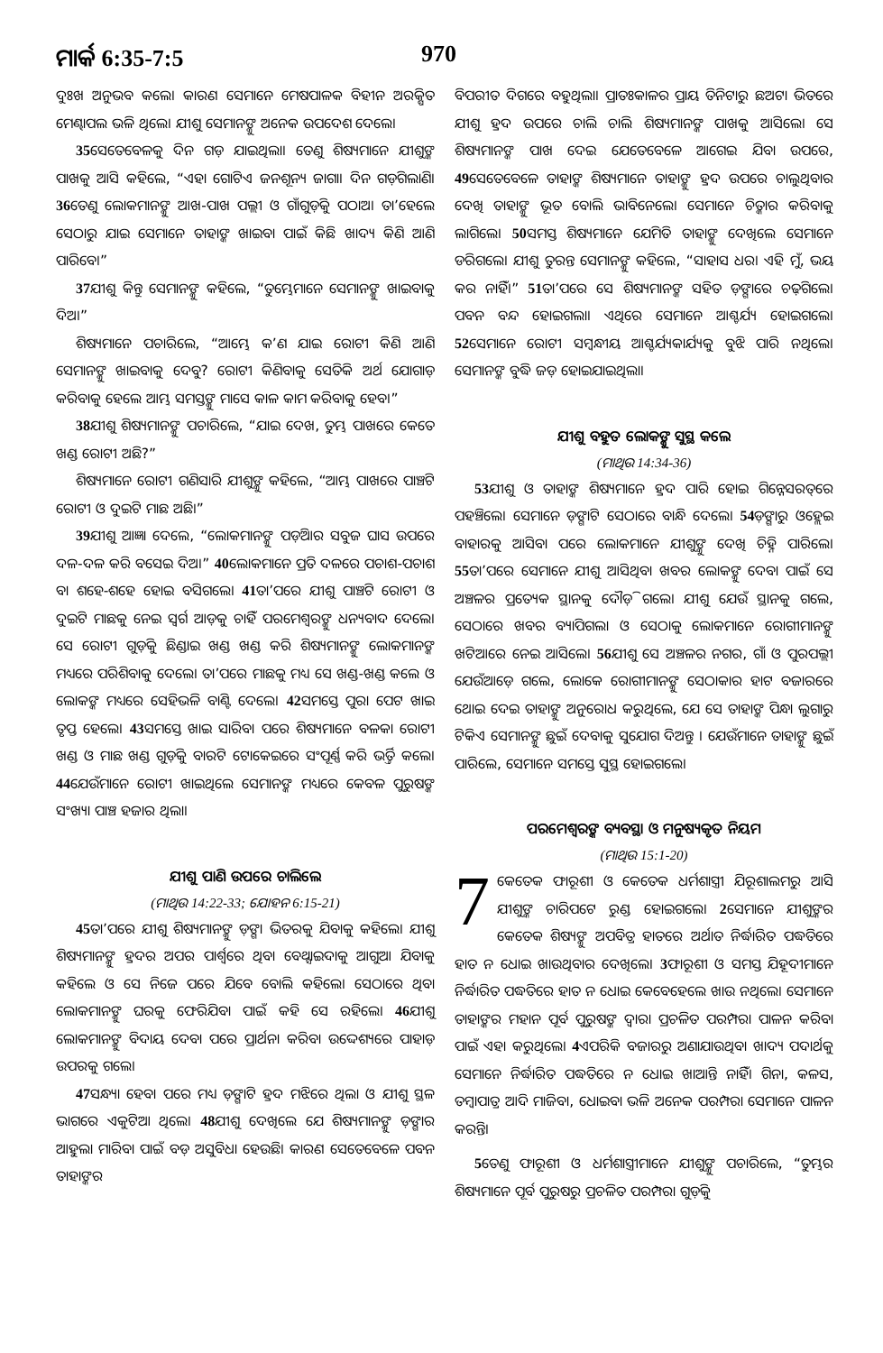ମାର୍କ 6:35-7:5 970
ଦୁଃଖ ଅନୁଭବ କଲେ। କାରଣ ସେମାନେ ମେଷପାଳକ ବିହୀନ ଅରକ୍ଷିତ ମେଣ୍ଢାପଲ ଭଳି ଥିଲେ। ଯୀଶୁ ସେମାନଙ୍କୁ ଅନେକ ଉପଦେଶ ଦେଲେ।
35ସେତେବେଳକୁ ଦିନ ଗଡ଼ ଯାଇଥିଲା। ତେଣୁ ଶିଷ୍ୟମାନେ ଯୀଶୁଙ୍କ ପାଖକୁ ଆସି କହିଲେ, “ଏହା ଗୋଟିଏ ଜନଶୂନ୍ୟ ଜାଗା। ଦିନ ଗଡ଼ିଗଲାଣି। 36ତେଣୁ ଲୋକମାନଙ୍କୁ ଆଖ-ପାଖ ପଲ୍ଲୀ ଓ ଗାଁଗୁଡ଼ିକୁ ପଠାଅ। ତା’ହେଲେ ସେଠାରୁ ଯାଇ ସେମାନେ ତାହାଙ୍କ ଖାଇବା ପାଇଁ କିଛି ଖାଦ୍ୟ କିଣି ଆଣି ପାରିବେ।”
37ଯୀଶୁ କିନ୍ତୁ ସେମାନଙ୍କୁ କହିଲେ, “ତୁମ୍ଭେମାନେ ସେମାନଙ୍କୁ ଖାଇବାକୁ ଦିଅ।”
ଶିଷ୍ୟମାନେ ପଚାରିଲେ, “ଆମ୍ଭେ କ’ଣ ଯାଇ ରୋଟୀ କିଣି ଆଣି ସେମାନଙ୍କୁ ଖାଇବାକୁ ଦେବୁ? ରୋଟୀ କିଣିବାକୁ ସେତିକି ଅର୍ଥ ଯୋଗାଡ଼ କରିବାକୁ ହେଲେ ଆମ୍ଭ ସମସ୍ତଙ୍କୁ ମାସେ କାଳ କାମ କରିବାକୁ ହେବ।”
38ଯୀଶୁ ଶିଷ୍ୟମାନଙ୍କୁ ପଚାରିଲେ, “ଯାଇ ଦେଖ, ତୁମ୍ଭ ପାଖରେ କେତେ ଖଣ୍ଡ ରୋଟୀ ଅଛି?”
ଶିଷ୍ୟମାନେ ରୋଟୀ ଗଣିସାରି ଯୀଶୁଙ୍କୁ କହିଲେ, “ଆମ୍ଭ ପାଖରେ ପାଞ୍ଚଟି ରୋଟୀ ଓ ଦୁଇଟି ମାଛ ଅଛି।”
39ଯୀଶୁ ଆଜ୍ଞା ଦେଲେ, “ଲୋକମାନଙ୍କୁ ପଡ଼ିଆର ସବୁଜ ଘାସ ଉପରେ ଦଳ-ଦଳ କରି ବସେଇ ଦିଅ।” 40ଲୋକମାନେ ପ୍ରତି ଦଳରେ ପଚାଶ-ପଚାଶ ବା ଶହେ-ଶହେ ହୋଇ ବସିଗଲେ। 41ତା’ପରେ ଯୀଶୁ ପାଞ୍ଚଟି ରୋଟୀ ଓ ଦୁଇଟି ମାଛକୁ ନେଇ ସ୍ୱର୍ଗ ଆଡ଼କୁ ଚାହିଁ ପରମେଶ୍ୱରଙ୍କୁ ଧନ୍ୟବାଦ ଦେଲେ। ସେ ରୋଟୀ ଗୁଡ଼ିକୁ ଛିଣ୍ଡାଇ ଖଣ୍ଡ ଖଣ୍ଡ କରି ଶିଷ୍ୟମାନଙ୍କୁ ଲୋକମାନଙ୍କ ମଧ୍ୟରେ ପରିଶିବାକୁ ଦେଲେ। ତା’ପରେ ମାଛକୁ ମଧ୍ୟ ସେ ଖଣ୍ଡ-ଖଣ୍ଡ କଲେ ଓ ଲୋକଙ୍କ ମଧ୍ୟରେ ସେହିଭଳି ବାଣ୍ଟି ଦେଲେ। 42ସମସ୍ତେ ପୁରା ପେଟ ଖାଇ ତୃପ୍ତ ହେଲେ। 43ସମସ୍ତେ ଖାଇ ସାରିବା ପରେ ଶିଷ୍ୟମାନେ ବଳକା ରୋଟୀ ଖଣ୍ଡ ଓ ମାଛ ଖଣ୍ଡ ଗୁଡ଼ିକୁ ବାରଟି ଟୋକେଇରେ ସଂପୂର୍ଣ୍ଣ କରି ଭର୍ତ୍ତି କଲେ। 44ଯେଉଁମାନେ ରୋଟୀ ଖାଇଥିଲେ ସେମାନଙ୍କ ମଧ୍ୟରେ କେବଳ ପୁରୁଷଙ୍କ ସଂଖ୍ୟା ପାଞ୍ଚ ହଜାର ଥିଲା।
ଯୀଶୁ ପାଣି ଉପରେ ଚାଲିଲେ
(ମାଥିଉ 14:22-33; ଯୋହନ 6:15-21)
45ତା’ପରେ ଯୀଶୁ ଶିଷ୍ୟମାନଙ୍କୁ ଡ଼ଙ୍ଗା ଭିତରକୁ ଯିବାକୁ କହିଲେ। ଯୀଶୁ ଶିଷ୍ୟମାନଙ୍କୁ ହ୍ରଦର ଅପର ପାର୍ଶ୍ୱରେ ଥିବା ବେଥ୍ସାଇଦାକୁ ଆଗୁଆ ଯିବାକୁ କହିଲେ ଓ ସେ ନିଜେ ପରେ ଯିବେ ବୋଲି କହିଲେ। ସେଠାରେ ଥିବା ଲୋକମାନଙ୍କୁ ଘରକୁ ଫେରିଯିବା ପାଇଁ କହି ସେ ରହିଲେ। 46ଯୀଶୁ ଲୋକମାନଙ୍କୁ ବିଦାୟ ଦେବା ପରେ ପ୍ରାର୍ଥନା କରିବା ଉଦ୍ଦେଶ୍ୟରେ ପାହାଡ଼ ଉପରକୁ ଗଲେ।
47ସନ୍ଧ୍ୟା ହେବା ପରେ ମଧ୍ୟ ଡ଼ଙ୍ଗାଟି ହ୍ରଦ ମଝିରେ ଥିଲା ଓ ଯୀଶୁ ସ୍ଥଳ ଭାଗରେ ଏକୁଟିଆ ଥିଲେ। 48ଯୀଶୁ ଦେଖିଲେ ଯେ ଶିଷ୍ୟମାନଙ୍କୁ ଡ଼ଙ୍ଗାର ଆହୁଲା ମାରିବା ପାଇଁ ବଡ଼ ଅସୁବିଧା ହେଉଛି। କାରଣ ସେତେବେଳେ ପବନ ତାହାଙ୍କର
ବିପରୀତ ଦିଗରେ ବହୁଥିଲା। ପ୍ରାତଃକାଳର ପ୍ରାୟ ତିନିଟାରୁ ଛଅଟା ଭିତରେ ଯୀଶୁ ହ୍ରଦ ଉପରେ ଚାଲି ଚାଲି ଶିଷ୍ୟମାନଙ୍କ ପାଖକୁ ଆସିଲେ। ସେ ଶିଷ୍ୟମାନଙ୍କ ପାଖ ଦେଇ ଯେତେବେଳେ ଆଗେଇ ଯିବା ଉପରେ, 49ସେତେବେଳେ ତାହାଙ୍କ ଶିଷ୍ୟମାନେ ତାହାଙ୍କୁ ହ୍ରଦ ଉପରେ ଚାଲୁଥିବାର ଦେଖି ତାହାଙ୍କୁ ଭୂତ ବୋଲି ଭାବିନେଲେ। ସେମାନେ ଚିତ୍କାର କରିବାକୁ ଲାଗିଲେ। 50ସମସ୍ତ ଶିଷ୍ୟମାନେ ଯେମିତି ତାହାଙ୍କୁ ଦେଖିଲେ ସେମାନେ ଡରିଗଲେ। ଯୀଶୁ ତୁରନ୍ତ ସେମାନଙ୍କୁ କହିଲେ, “ସାହାସ ଧର। ଏହି ମୁଁ, ଭୟ କର ନାହିଁ।” 51ତା’ପରେ ସେ ଶିଷ୍ୟମାନଙ୍କ ସହିତ ଡ଼ଙ୍ଗାରେ ଚଢ଼ିଗଲେ। ପବନ ବନ୍ଦ ହୋଇଗଲା। ଏଥିରେ ସେମାନେ ଆଶ୍ଚର୍ଯ୍ୟ ହୋଇଗଲେ। 52ସେମାନେ ରୋଟୀ ସମ୍ବନ୍ଧୀୟ ଆଶ୍ଚର୍ଯ୍ୟକାର୍ଯ୍ୟକୁ ବୁଝି ପାରି ନଥିଲେ। ସେମାନଙ୍କ ବୁଦ୍ଧି ଜଡ଼ ହୋଇଯାଇଥିଲା।
ଯୀଶୁ ବହୁତ ଲୋକଙ୍କୁ ସୁସ୍ଥ କଲେ
(ମାଥିଉ 14:34-36)
53ଯୀଶୁ ଓ ତାହାଙ୍କ ଶିଷ୍ୟମାନେ ହ୍ରଦ ପାରି ହୋଇ ଗିନ୍ନେସରତ୍‌ରେ ପହଞ୍ଚିଲେ। ସେମାନେ ଡ଼ଙ୍ଗାଟି ସେଠାରେ ବାନ୍ଧି ଦେଲେ। 54ଡ଼ଙ୍ଗାରୁ ଓହ୍ଲେଇ ବାହାରକୁ ଆସିବା ପରେ ଲୋକମାନେ ଯୀଶୁଙ୍କୁ ଦେଖି ଚିହ୍ନି ପାରିଲେ। 55ତା’ପରେ ସେମାନେ ଯୀଶୁ ଆସିଥିବା ଖବର ଲୋକଙ୍କୁ ଦେବା ପାଇଁ ସେ ଅଞ୍ଚଳର ପ୍ରତ୍ୟେକ ସ୍ଥାନକୁ ଦୌଡ଼ି ଗଲେ। ଯୀଶୁ ଯେଉଁ ସ୍ଥାନକୁ ଗଲେ, ସେଠାରେ ଖବର ବ୍ୟାପିଗଲା ଓ ସେଠାକୁ ଲୋକମାନେ ରୋଗୀମାନଙ୍କୁ ଖଟିଆରେ ନେଇ ଆସିଲେ। 56ଯୀଶୁ ସେ ଅଞ୍ଚଳର ନଗର, ଗାଁ ଓ ପୁରପଲ୍ଲୀ ଯେଉଁଆଡ଼େ ଗଲେ, ଲୋକେ ରୋଗୀମାନଙ୍କୁ ସେଠାକାର ହାଟ ବଜାରରେ ଥୋଇ ଦେଇ ତାହାଙ୍କୁ ଅନୁରୋଧ କରୁଥିଲେ, ଯେ ସେ ତାହାଙ୍କ ପିନ୍ଧା ଲୁଗାରୁ ଟିକିଏ ସେମାନଙ୍କୁ ଛୁଇଁ ଦେବାକୁ ସୁଯୋଗ ଦିଅନ୍ତୁ । ଯେଉଁମାନେ ତାହାଙ୍କୁ ଛୁଇଁ ପାରିଲେ, ସେମାନେ ସମସ୍ତେ ସୁସ୍ଥ ହୋଇଗଲେ।
ପରମେଶ୍ୱରଙ୍କ ବ୍ୟବସ୍ଥା ଓ ମନୁଷ୍ୟକୃତ ନିୟମ
(ମାଥିଉ 15:1-20)
7 କେତେକ ଫାରୂଶୀ ଓ କେତେକ ଧର୍ମଶାସ୍ତ୍ରୀ ଯିରୂଶାଲମରୁ ଆସି ଯୀଶୁଙ୍କ ଚାରିପଟେ ରୁଣ୍ଡ ହୋଇଗଲେ। 2ସେମାନେ ଯୀଶୁଙ୍କର କେତେକ ଶିଷ୍ୟଙ୍କୁ ଅପବିତ୍ର ହାତରେ ଅର୍ଥାତ ନିର୍ଦ୍ଧାରିତ ପଦ୍ଧତିରେ ହାତ ନ ଧୋଇ ଖାଉଥିବାର ଦେଖିଲେ। 3ଫାରୂଶୀ ଓ ସମସ୍ତ ଯିହୂଦୀମାନେ ନିର୍ଦ୍ଧାରିତ ପଦ୍ଧତିରେ ହାତ ନ ଧୋଇ କେବେହେଲେ ଖାଉ ନଥିଲେ। ସେମାନେ ତାହାଙ୍କର ମହାନ ପୂର୍ବ ପୁରୁଷଙ୍କ ଦ୍ୱାରା ପ୍ରଚଳିତ ପରମ୍ପରା ପାଳନ କରିବା ପାଇଁ ଏହା କରୁଥିଲେ। 4ଏପରିକି ବଜାରରୁ ଅଣାଯାଉଥିବା ଖାଦ୍ୟ ପଦାର୍ଥକୁ ସେମାନେ ନିର୍ଦ୍ଧାରିତ ପଦ୍ଧତିରେ ନ ଧୋଇ ଖାଆନ୍ତି ନାହିଁ। ଗିନା, କଳସ, ତମ୍ବାପାତ୍ର ଆଦି ମାଜିବା, ଧୋଇବା ଭଳି ଅନେକ ପରମ୍ପରା ସେମାନେ ପାଳନ କରନ୍ତି।
5ତେଣୁ ଫାରୂଶୀ ଓ ଧର୍ମଶାସ୍ତ୍ରୀମାନେ ଯୀଶୁଙ୍କୁ ପଚାରିଲେ, “ତୁମ୍ଭର ଶିଷ୍ୟମାନେ ପୂର୍ବ ପୁରୁଷରୁ ପ୍ରଚଳିତ ପରମ୍ପରା ଗୁଡ଼ିକୁ